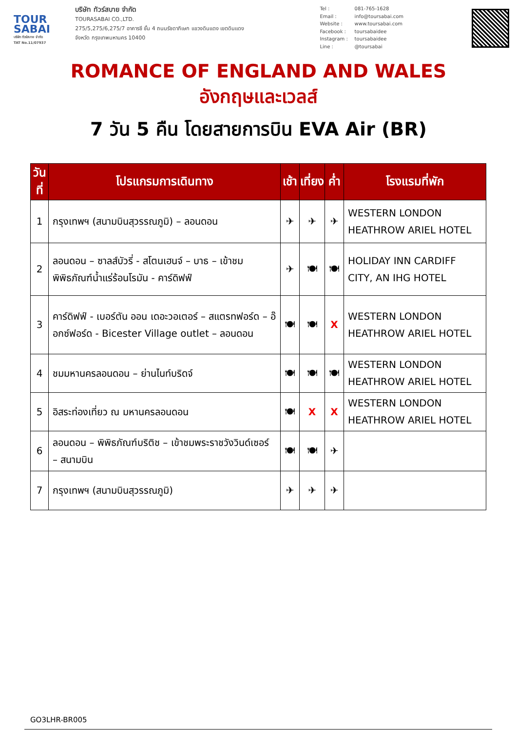TOUR SABAI
บริษัท ทัวร์สบาย จำกัด
TAT No.11/07937
บริษัท ทัวร์สบาย จำกัด
TOURASABAI CO.,LTD.
275/5,275/6,275/7 อาคารซี ชั้น 4 ถนนรัชดาภิเษก แขวงดินแดง เขตดินแดง
จังหวัด กรุงเทพมหานคร 10400
Tel : 081-765-1628
Email : info@toursabai.com
Website : www.toursabai.com
Facebook : toursabaidee
Instagram : toursabaidee
Line : @toursabai
ROMANCE OF ENGLAND AND WALES
อังกฤษและเวลส์
7 วัน 5 คืน โดยสายการบิน EVA Air (BR)
| วันที่ | โปรแกรมการเดินทาง | เช้า | เที่ยง | ค่ำ | โรงแรมที่พัก |
| --- | --- | --- | --- | --- | --- |
| 1 | กรุงเทพฯ (สนามบินสุวรรณภูมิ) – ลอนดอน | ✈ | ✈ | ✈ | WESTERN LONDON HEATHROW ARIEL HOTEL |
| 2 | ลอนดอน – ซาลส์บัวรี่ - สโตนเฮนจ์ – บาธ – เข้าชมพิพิธภัณฑ์น้ำแร่ร้อนโรมัน - คาร์ดิฟฟ์ | ✈ | 🍽 | 🍽 | HOLIDAY INN CARDIFF CITY, AN IHG HOTEL |
| 3 | คาร์ดิฟฟ์ - เบอร์ตัน ออน เดอะวอเตอร์ – สแตรทฟอร์ด – อ๊อกซ์ฟอร์ด - Bicester Village outlet – ลอนดอน | 🍽 | 🍽 | X | WESTERN LONDON HEATHROW ARIEL HOTEL |
| 4 | ชมมหานครลอนดอน – ย่านไนท์บริดจ์ | 🍽 | 🍽 | 🍽 | WESTERN LONDON HEATHROW ARIEL HOTEL |
| 5 | อิสระท่องเที่ยว ณ มหานครลอนดอน | 🍽 | X | X | WESTERN LONDON HEATHROW ARIEL HOTEL |
| 6 | ลอนดอน – พิพิธภัณฑ์บริติช – เข้าชมพระราชวังวินด์เซอร์ – สนามบิน | 🍽 | 🍽 | ✈ | |
| 7 | กรุงเทพฯ (สนามบินสุวรรณภูมิ) | ✈ | ✈ | ✈ | |
GO3LHR-BR005